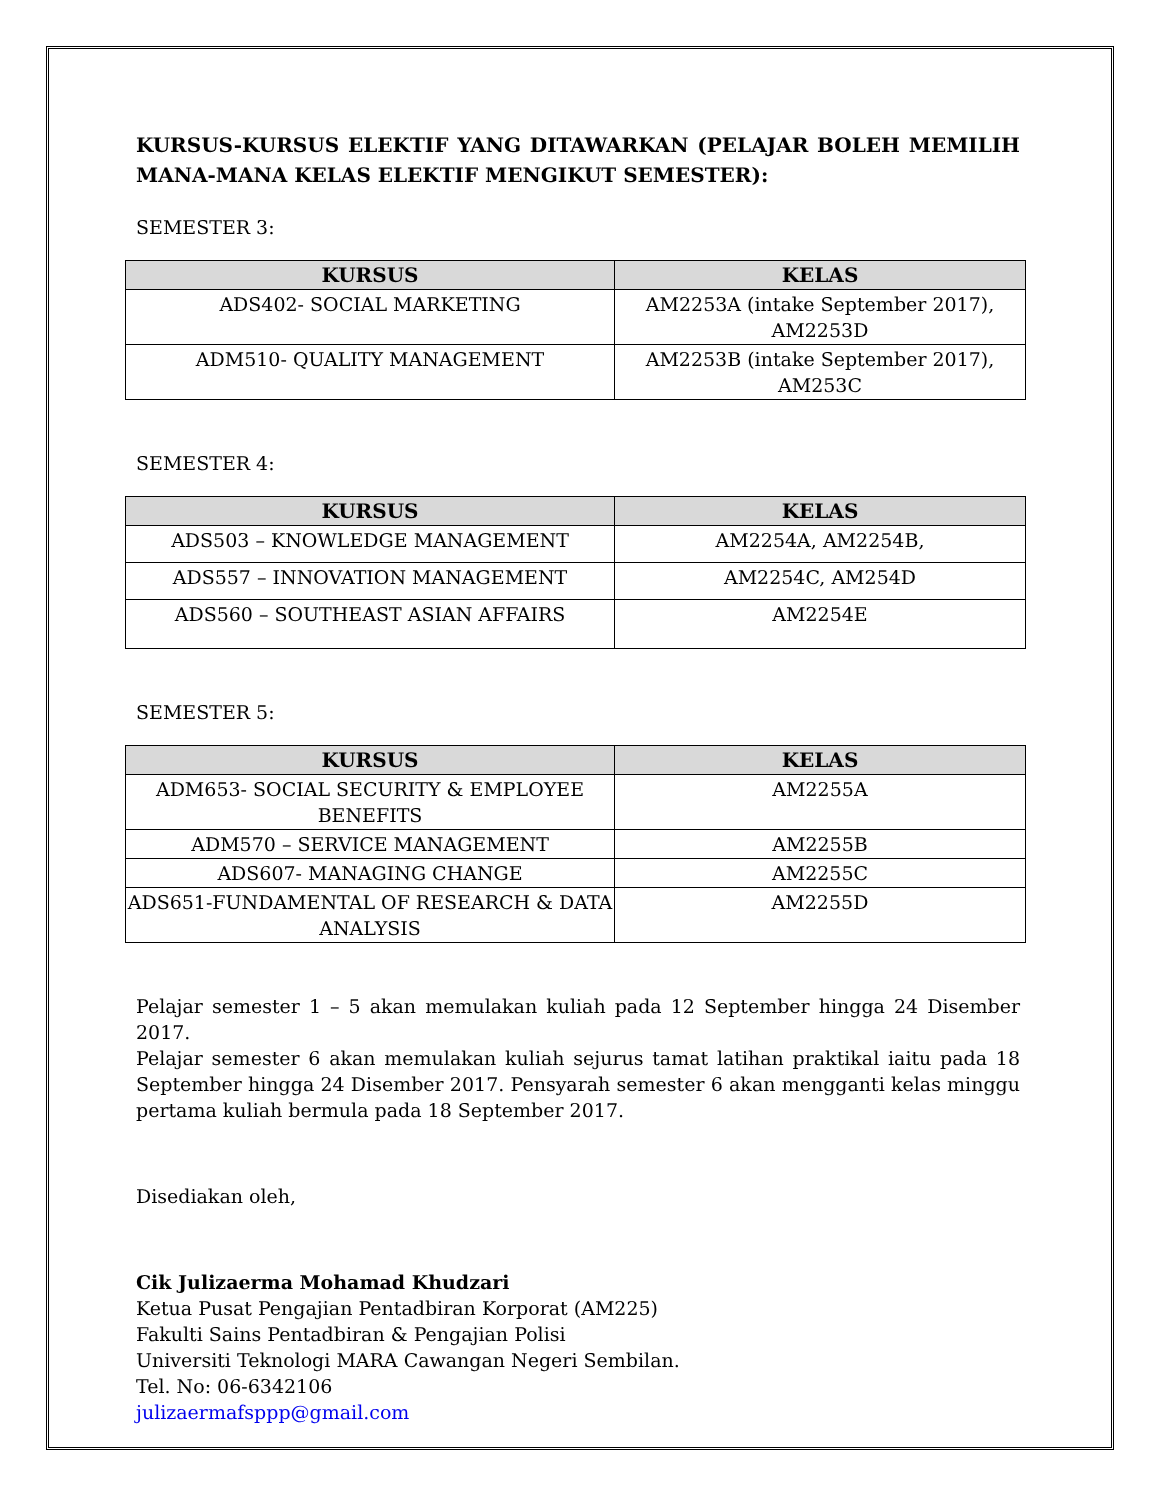KURSUS-KURSUS ELEKTIF YANG DITAWARKAN (PELAJAR BOLEH MEMILIH MANA-MANA KELAS ELEKTIF MENGIKUT SEMESTER):
SEMESTER 3:
| KURSUS | KELAS |
| --- | --- |
| ADS402- SOCIAL MARKETING | AM2253A (intake September 2017), AM2253D |
| ADM510- QUALITY MANAGEMENT | AM2253B (intake September 2017), AM253C |
SEMESTER 4:
| KURSUS | KELAS |
| --- | --- |
| ADS503 – KNOWLEDGE MANAGEMENT | AM2254A, AM2254B, |
| ADS557 – INNOVATION MANAGEMENT | AM2254C, AM254D |
| ADS560 – SOUTHEAST ASIAN AFFAIRS | AM2254E |
SEMESTER 5:
| KURSUS | KELAS |
| --- | --- |
| ADM653- SOCIAL SECURITY & EMPLOYEE BENEFITS | AM2255A |
| ADM570 – SERVICE MANAGEMENT | AM2255B |
| ADS607- MANAGING CHANGE | AM2255C |
| ADS651-FUNDAMENTAL OF RESEARCH & DATA ANALYSIS | AM2255D |
Pelajar semester 1 – 5 akan memulakan kuliah pada 12 September hingga 24 Disember 2017.
Pelajar semester 6 akan memulakan kuliah sejurus tamat latihan praktikal iaitu pada 18 September hingga 24 Disember 2017. Pensyarah semester 6 akan mengganti kelas minggu pertama kuliah bermula pada 18 September 2017.
Disediakan oleh,
Cik Julizaerma Mohamad Khudzari
Ketua Pusat Pengajian Pentadbiran Korporat (AM225)
Fakulti Sains Pentadbiran & Pengajian Polisi
Universiti Teknologi MARA Cawangan Negeri Sembilan.
Tel. No: 06-6342106
julizaermafsppp@gmail.com